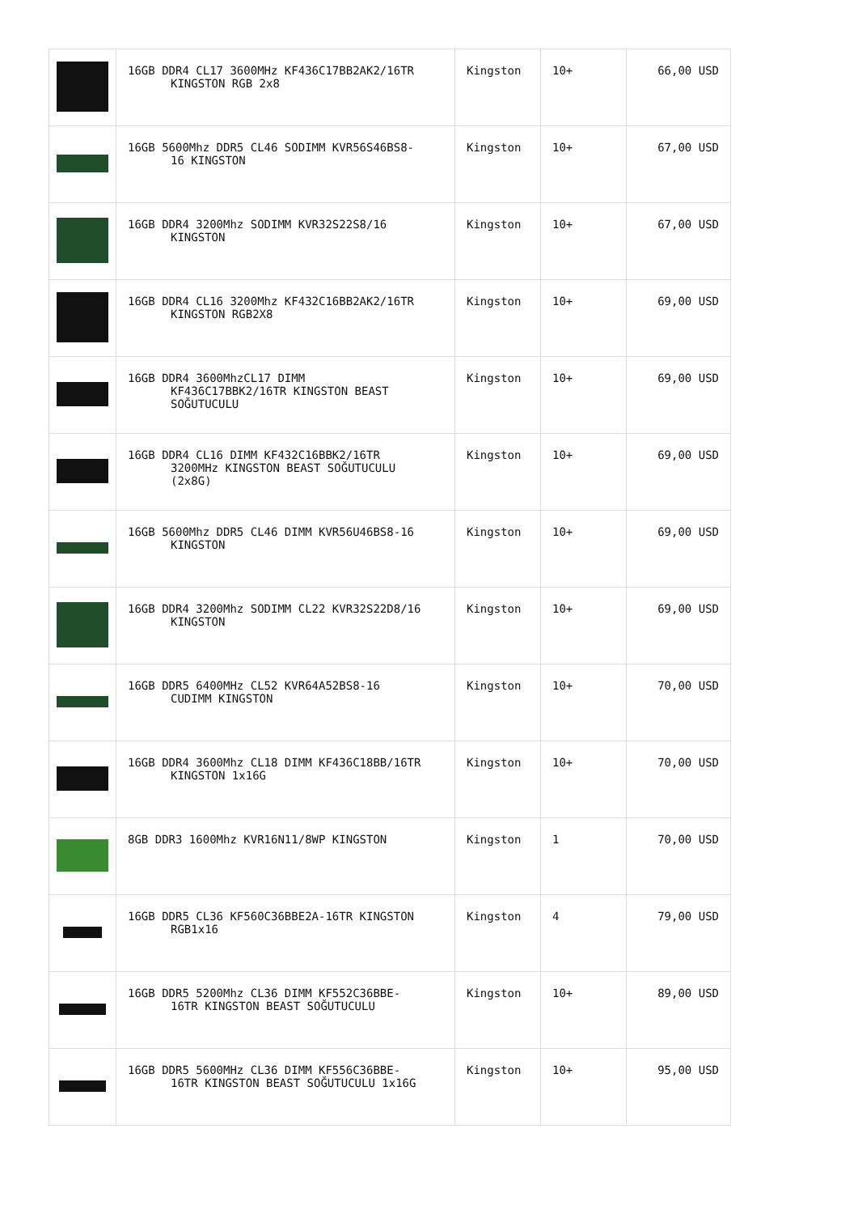| | 16GB DDR4 CL17 3600MHz KF436C17BB2AK2/16TR KINGSTON RGB 2x8 | Kingston | 10+ | 66,00 USD |
| | 16GB 5600Mhz DDR5 CL46 SODIMM KVR56S46BS8- 16 KINGSTON | Kingston | 10+ | 67,00 USD |
| | 16GB DDR4 3200Mhz SODIMM KVR32S22S8/16 KINGSTON | Kingston | 10+ | 67,00 USD |
| | 16GB DDR4 CL16 3200Mhz KF432C16BB2AK2/16TR KINGSTON RGB2X8 | Kingston | 10+ | 69,00 USD |
| | 16GB DDR4 3600MhzCL17 DIMM KF436C17BBK2/16TR KINGSTON BEAST SOĞUTUCULU | Kingston | 10+ | 69,00 USD |
| | 16GB DDR4 CL16 DIMM KF432C16BBK2/16TR 3200MHz KINGSTON BEAST SOĞUTUCULU (2x8G) | Kingston | 10+ | 69,00 USD |
| | 16GB 5600Mhz DDR5 CL46 DIMM KVR56U46BS8-16 KINGSTON | Kingston | 10+ | 69,00 USD |
| | 16GB DDR4 3200Mhz SODIMM CL22 KVR32S22D8/16 KINGSTON | Kingston | 10+ | 69,00 USD |
| | 16GB DDR5 6400MHz CL52 KVR64A52BS8-16 CUDIMM KINGSTON | Kingston | 10+ | 70,00 USD |
| | 16GB DDR4 3600Mhz CL18 DIMM KF436C18BB/16TR KINGSTON 1x16G | Kingston | 10+ | 70,00 USD |
| | 8GB DDR3 1600Mhz KVR16N11/8WP KINGSTON | Kingston | 1 | 70,00 USD |
| | 16GB DDR5 CL36 KF560C36BBE2A-16TR KINGSTON RGB1x16 | Kingston | 4 | 79,00 USD |
| | 16GB DDR5 5200Mhz CL36 DIMM KF552C36BBE- 16TR KINGSTON BEAST SOĞUTUCULU | Kingston | 10+ | 89,00 USD |
| | 16GB DDR5 5600MHz CL36 DIMM KF556C36BBE- 16TR KINGSTON BEAST SOĞUTUCULU 1x16G | Kingston | 10+ | 95,00 USD |